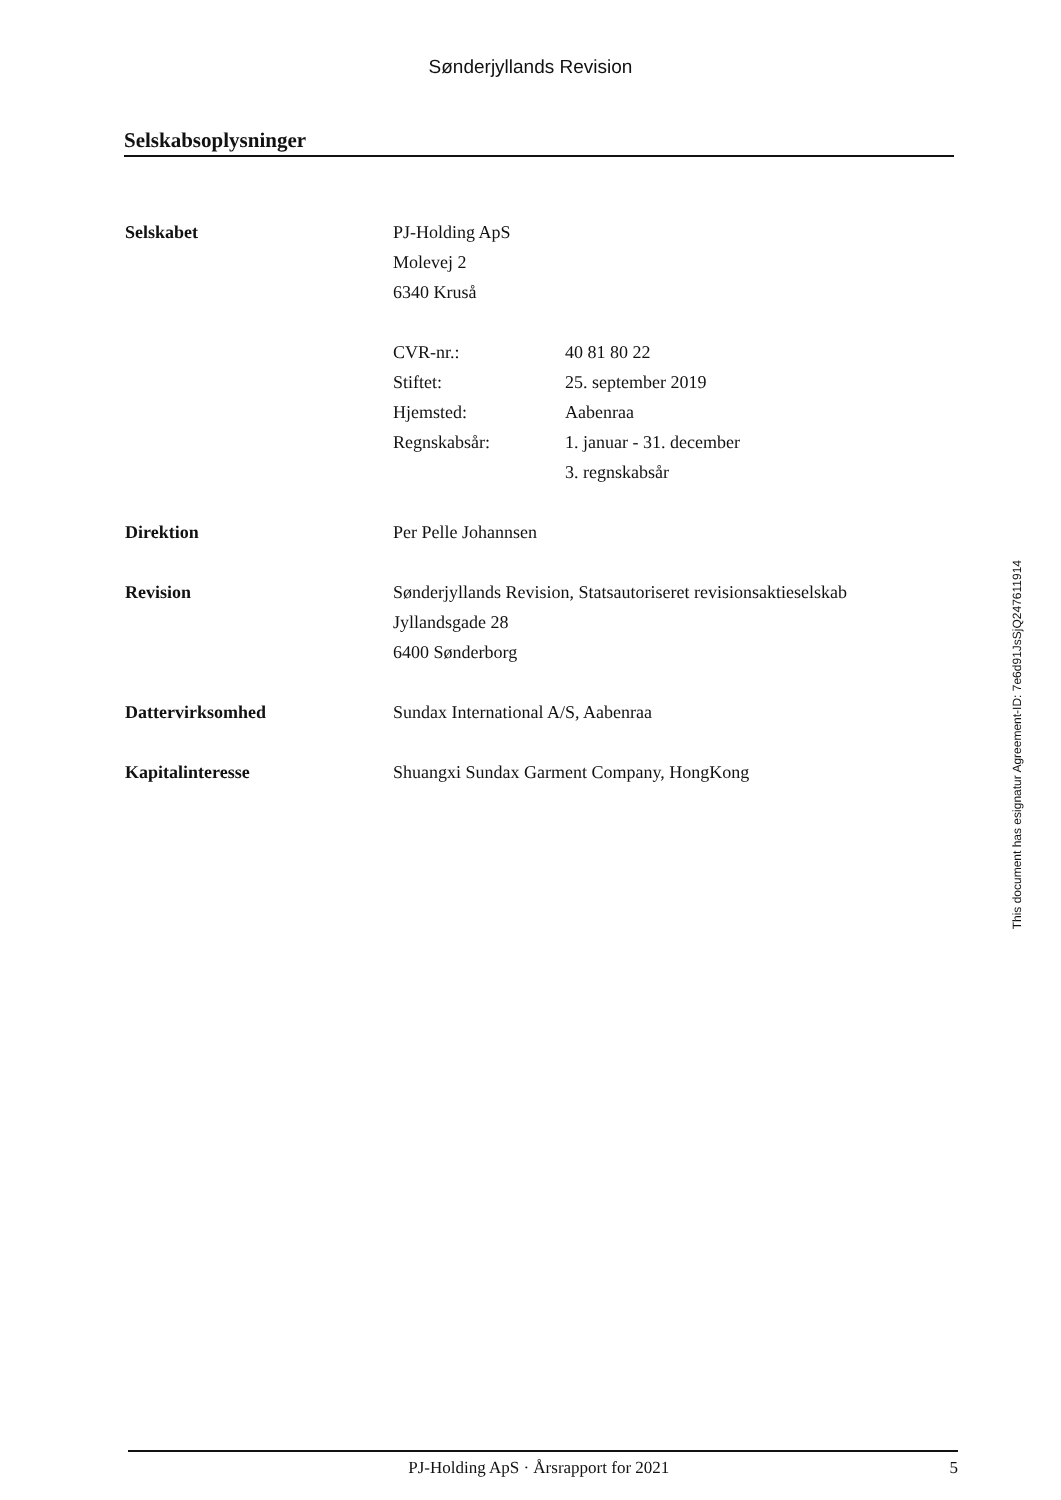Sønderjyllands Revision
Selskabsoplysninger
Selskabet PJ-Holding ApS
Molevej 2
6340 Kruså
CVR-nr.: 40 81 80 22
Stiftet: 25. september 2019
Hjemsted: Aabenraa
Regnskabsår: 1. januar - 31. december
3. regnskabsår
Direktion Per Pelle Johannsen
Revision Sønderjyllands Revision, Statsautoriseret revisionsaktieselskab
Jyllandsgade 28
6400 Sønderborg
Dattervirksomhed Sundax International A/S, Aabenraa
Kapitalinteresse Shuangxi Sundax Garment Company, HongKong
This document has esignatur Agreement-ID: 7e6d91JsSjQ247611914
PJ-Holding ApS · Årsrapport for 2021 5